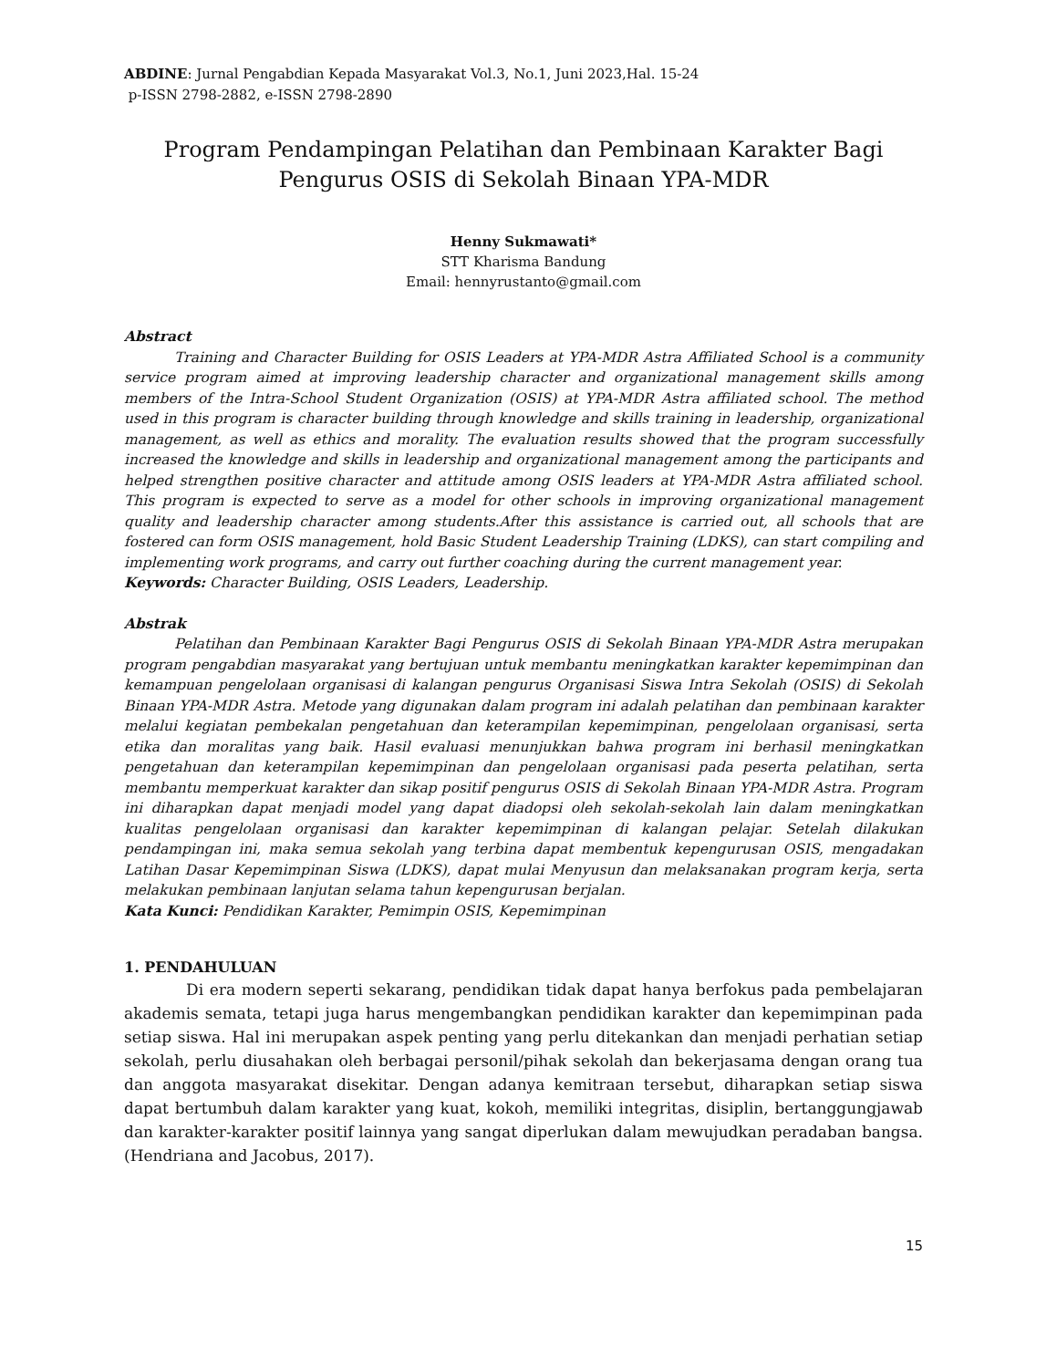ABDINE: Jurnal Pengabdian Kepada Masyarakat Vol.3, No.1, Juni 2023,Hal. 15-24
p-ISSN 2798-2882, e-ISSN 2798-2890
Program Pendampingan Pelatihan dan Pembinaan Karakter Bagi Pengurus OSIS di Sekolah Binaan YPA-MDR
Henny Sukmawati*
STT Kharisma Bandung
Email: hennyrustanto@gmail.com
Abstract
Training and Character Building for OSIS Leaders at YPA-MDR Astra Affiliated School is a community service program aimed at improving leadership character and organizational management skills among members of the Intra-School Student Organization (OSIS) at YPA-MDR Astra affiliated school. The method used in this program is character building through knowledge and skills training in leadership, organizational management, as well as ethics and morality. The evaluation results showed that the program successfully increased the knowledge and skills in leadership and organizational management among the participants and helped strengthen positive character and attitude among OSIS leaders at YPA-MDR Astra affiliated school. This program is expected to serve as a model for other schools in improving organizational management quality and leadership character among students.After this assistance is carried out, all schools that are fostered can form OSIS management, hold Basic Student Leadership Training (LDKS), can start compiling and implementing work programs, and carry out further coaching during the current management year.
Keywords: Character Building, OSIS Leaders, Leadership.
Abstrak
Pelatihan dan Pembinaan Karakter Bagi Pengurus OSIS di Sekolah Binaan YPA-MDR Astra merupakan program pengabdian masyarakat yang bertujuan untuk membantu meningkatkan karakter kepemimpinan dan kemampuan pengelolaan organisasi di kalangan pengurus Organisasi Siswa Intra Sekolah (OSIS) di Sekolah Binaan YPA-MDR Astra. Metode yang digunakan dalam program ini adalah pelatihan dan pembinaan karakter melalui kegiatan pembekalan pengetahuan dan keterampilan kepemimpinan, pengelolaan organisasi, serta etika dan moralitas yang baik. Hasil evaluasi menunjukkan bahwa program ini berhasil meningkatkan pengetahuan dan keterampilan kepemimpinan dan pengelolaan organisasi pada peserta pelatihan, serta membantu memperkuat karakter dan sikap positif pengurus OSIS di Sekolah Binaan YPA-MDR Astra. Program ini diharapkan dapat menjadi model yang dapat diadopsi oleh sekolah-sekolah lain dalam meningkatkan kualitas pengelolaan organisasi dan karakter kepemimpinan di kalangan pelajar. Setelah dilakukan pendampingan ini, maka semua sekolah yang terbina dapat membentuk kepengurusan OSIS, mengadakan Latihan Dasar Kepemimpinan Siswa (LDKS), dapat mulai Menyusun dan melaksanakan program kerja, serta melakukan pembinaan lanjutan selama tahun kepengurusan berjalan.
Kata Kunci: Pendidikan Karakter, Pemimpin OSIS, Kepemimpinan
1. PENDAHULUAN
Di era modern seperti sekarang, pendidikan tidak dapat hanya berfokus pada pembelajaran akademis semata, tetapi juga harus mengembangkan pendidikan karakter dan kepemimpinan pada setiap siswa. Hal ini merupakan aspek penting yang perlu ditekankan dan menjadi perhatian setiap sekolah, perlu diusahakan oleh berbagai personil/pihak sekolah dan bekerjasama dengan orang tua dan anggota masyarakat disekitar. Dengan adanya kemitraan tersebut, diharapkan setiap siswa dapat bertumbuh dalam karakter yang kuat, kokoh, memiliki integritas, disiplin, bertanggungjawab dan karakter-karakter positif lainnya yang sangat diperlukan dalam mewujudkan peradaban bangsa.(Hendriana and Jacobus, 2017).
15